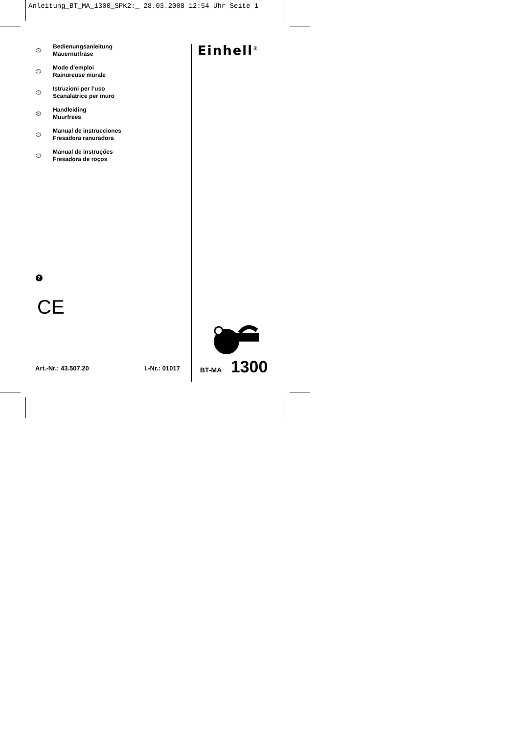Anleitung_BT_MA_1300_SPK2:_ 28.03.2008 12:54 Uhr Seite 1
D
Bedienungsanleitung
Mauernutfräse
F
Mode d’emploi
Rainureuse murale
I
Istruzioni per l’uso
Scanalatrice per muro
NL
Handleiding
Muurfrees
E
Manual de instrucciones
Fresadora ranuradora
P
Manual de instruções
Fresadora de roços
2
CE
Art.-Nr.: 43.507.20 I.-Nr.: 01017
Einhell<sup>®</sup>
BT-MA 1300